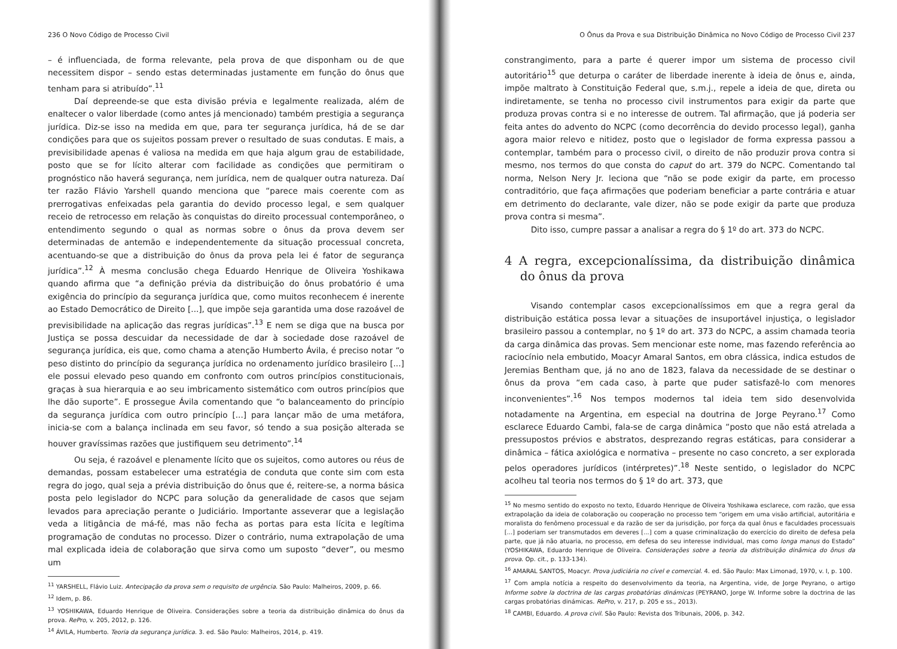236 O Novo Código de Processo Civil
– é influenciada, de forma relevante, pela prova de que disponham ou de que necessitem dispor – sendo estas determinadas justamente em função do ônus que tenham para si atribuído”.<sup>11</sup>
Daí depreende-se que esta divisão prévia e legalmente realizada, além de enaltecer o valor liberdade (como antes já mencionado) também prestigia a segurança jurídica. Diz-se isso na medida em que, para ter segurança jurídica, há de se dar condições para que os sujeitos possam prever o resultado de suas condutas. E mais, a previsibilidade apenas é valiosa na medida em que haja algum grau de estabilidade, posto que se for lícito alterar com facilidade as condições que permitiram o prognóstico não haverá segurança, nem jurídica, nem de qualquer outra natureza. Daí ter razão Flávio Yarshell quando menciona que “parece mais coerente com as prerrogativas enfeixadas pela garantia do devido processo legal, e sem qualquer receio de retrocesso em relação às conquistas do direito processual contemporâneo, o entendimento segundo o qual as normas sobre o ônus da prova devem ser determinadas de antemão e independentemente da situação processual concreta, acentuando-se que a distribuição do ônus da prova pela lei é fator de segurança jurídica”.<sup>12</sup> À mesma conclusão chega Eduardo Henrique de Oliveira Yoshikawa quando afirma que “a definição prévia da distribuição do ônus probatório é uma exigência do princípio da segurança jurídica que, como muitos reconhecem é inerente ao Estado Democrático de Direito [...], que impõe seja garantida uma dose razoável de previsibilidade na aplicação das regras jurídicas”.<sup>13</sup> E nem se diga que na busca por Justiça se possa descuidar da necessidade de dar à sociedade dose razoável de segurança jurídica, eis que, como chama a atenção Humberto Ávila, é preciso notar “o peso distinto do princípio da segurança jurídica no ordenamento jurídico brasileiro [...] ele possui elevado peso quando em confronto com outros princípios constitucionais, graças à sua hierarquia e ao seu imbricamento sistemático com outros princípios que lhe dão suporte”. E prossegue Ávila comentando que “o balanceamento do princípio da segurança jurídica com outro princípio [...] para lançar mão de uma metáfora, inicia-se com a balança inclinada em seu favor, só tendo a sua posição alterada se houver gravíssimas razões que justifiquem seu detrimento”.<sup>14</sup>
Ou seja, é razoável e plenamente lícito que os sujeitos, como autores ou réus de demandas, possam estabelecer uma estratégia de conduta que conte sim com esta regra do jogo, qual seja a prévia distribuição do ônus que é, reitere-se, a norma básica posta pelo legislador do NCPC para solução da generalidade de casos que sejam levados para apreciação perante o Judiciário. Importante asseverar que a legislação veda a litigância de má-fé, mas não fecha as portas para esta lícita e legítima programação de condutas no processo. Dizer o contrário, numa extrapolação de uma mal explicada ideia de colaboração que sirva como um suposto “dever”, ou mesmo um
<sup>11</sup> YARSHELL, Flávio Luiz. Antecipação da prova sem o requisito de urgência. São Paulo: Malheiros, 2009, p. 66.
<sup>12</sup> Idem, p. 86.
<sup>13</sup> YOSHIKAWA, Eduardo Henrique de Oliveira. Considerações sobre a teoria da distribuição dinâmica do ônus da prova. RePro, v. 205, 2012, p. 126.
<sup>14</sup> ÁVILA, Humberto. Teoria da segurança jurídica. 3. ed. São Paulo: Malheiros, 2014, p. 419.
O Ônus da Prova e sua Distribuição Dinâmica no Novo Código de Processo Civil 237
constrangimento, para a parte é querer impor um sistema de processo civil autoritário<sup>15</sup> que deturpa o caráter de liberdade inerente à ideia de ônus e, ainda, impõe maltrato à Constituição Federal que, s.m.j., repele a ideia de que, direta ou indiretamente, se tenha no processo civil instrumentos para exigir da parte que produza provas contra si e no interesse de outrem. Tal afirmação, que já poderia ser feita antes do advento do NCPC (como decorrência do devido processo legal), ganha agora maior relevo e nitidez, posto que o legislador de forma expressa passou a contemplar, também para o processo civil, o direito de não produzir prova contra si mesmo, nos termos do que consta do caput do art. 379 do NCPC. Comentando tal norma, Nelson Nery Jr. leciona que “não se pode exigir da parte, em processo contraditório, que faça afirmações que poderiam beneficiar a parte contrária e atuar em detrimento do declarante, vale dizer, não se pode exigir da parte que produza prova contra si mesma”.
Dito isso, cumpre passar a analisar a regra do § 1º do art. 373 do NCPC.
4 A regra, excepcionalíssima, da distribuição dinâmica do ônus da prova
Visando contemplar casos excepcionalíssimos em que a regra geral da distribuição estática possa levar a situações de insuportável injustiça, o legislador brasileiro passou a contemplar, no § 1º do art. 373 do NCPC, a assim chamada teoria da carga dinâmica das provas. Sem mencionar este nome, mas fazendo referência ao raciocínio nela embutido, Moacyr Amaral Santos, em obra clássica, indica estudos de Jeremias Bentham que, já no ano de 1823, falava da necessidade de se destinar o ônus da prova “em cada caso, à parte que puder satisfazê-lo com menores inconvenientes”.<sup>16</sup> Nos tempos modernos tal ideia tem sido desenvolvida notadamente na Argentina, em especial na doutrina de Jorge Peyrano.<sup>17</sup> Como esclarece Eduardo Cambi, fala-se de carga dinâmica “posto que não está atrelada a pressupostos prévios e abstratos, desprezando regras estáticas, para considerar a dinâmica – fática axiológica e normativa – presente no caso concreto, a ser explorada pelos operadores jurídicos (intérpretes)”.<sup>18</sup> Neste sentido, o legislador do NCPC acolheu tal teoria nos termos do § 1º do art. 373, que
<sup>15</sup> No mesmo sentido do exposto no texto, Eduardo Henrique de Oliveira Yoshikawa esclarece, com razão, que essa extrapolação da ideia de colaboração ou cooperação no processo tem “origem em uma visão artificial, autoritária e moralista do fenômeno processual e da razão de ser da jurisdição, por força da qual ônus e faculdades processuais [...] poderiam ser transmutados em deveres [...] com a quase criminalização do exercício do direito de defesa pela parte, que já não atuaria, no processo, em defesa do seu interesse individual, mas como longa manus do Estado” (YOSHIKAWA, Eduardo Henrique de Oliveira. Considerações sobre a teoria da distribuição dinâmica do ônus da prova. Op. cit., p. 133-134).
<sup>16</sup> AMARAL SANTOS, Moacyr. Prova judiciária no cível e comercial. 4. ed. São Paulo: Max Limonad, 1970, v. I, p. 100.
<sup>17</sup> Com ampla notícia a respeito do desenvolvimento da teoria, na Argentina, vide, de Jorge Peyrano, o artigo Informe sobre la doctrina de las cargas probatórias dinámicas (PEYRANO, Jorge W. Informe sobre la doctrina de las cargas probatórias dinámicas. RePro, v. 217, p. 205 e ss., 2013).
<sup>18</sup> CAMBI, Eduardo. A prova civil. São Paulo: Revista dos Tribunais, 2006, p. 342.